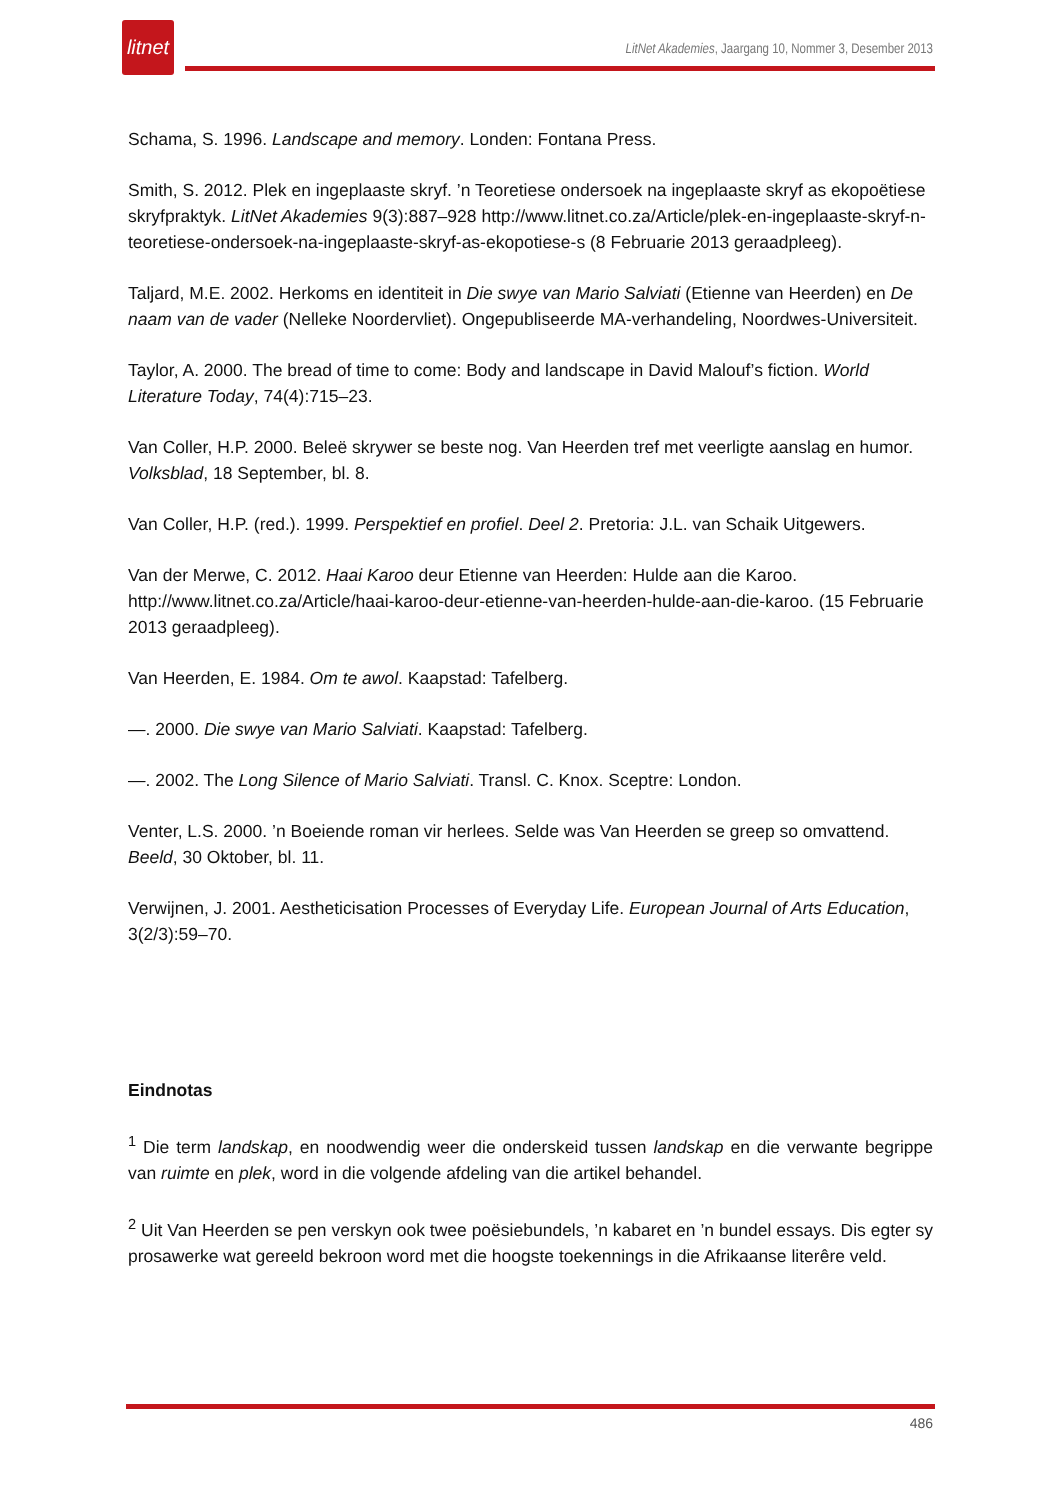litnet
LitNet Akademies, Jaargang 10, Nommer 3, Desember 2013
Schama, S. 1996. Landscape and memory. Londen: Fontana Press.
Smith, S. 2012. Plek en ingeplaaste skryf. ’n Teoretiese ondersoek na ingeplaaste skryf as ekopoëtiese skryfpraktyk. LitNet Akademies 9(3):887–928 http://www.litnet.co.za/Article/plek-en-ingeplaaste-skryf-n-teoretiese-ondersoek-na-ingeplaaste-skryf-as-ekopotiese-s (8 Februarie 2013 geraadpleeg).
Taljard, M.E. 2002. Herkoms en identiteit in Die swye van Mario Salviati (Etienne van Heerden) en De naam van de vader (Nelleke Noordervliet). Ongepubliseerde MA-verhandeling, Noordwes-Universiteit.
Taylor, A. 2000. The bread of time to come: Body and landscape in David Malouf’s fiction. World Literature Today, 74(4):715–23.
Van Coller, H.P. 2000. Beleë skrywer se beste nog. Van Heerden tref met veerligte aanslag en humor. Volksblad, 18 September, bl. 8.
Van Coller, H.P. (red.). 1999. Perspektief en profiel. Deel 2. Pretoria: J.L. van Schaik Uitgewers.
Van der Merwe, C. 2012. Haai Karoo deur Etienne van Heerden: Hulde aan die Karoo. http://www.litnet.co.za/Article/haai-karoo-deur-etienne-van-heerden-hulde-aan-die-karoo. (15 Februarie 2013 geraadpleeg).
Van Heerden, E. 1984. Om te awol. Kaapstad: Tafelberg.
—. 2000. Die swye van Mario Salviati. Kaapstad: Tafelberg.
—. 2002. The Long Silence of Mario Salviati. Transl. C. Knox. Sceptre: London.
Venter, L.S. 2000. ’n Boeiende roman vir herlees. Selde was Van Heerden se greep so omvattend. Beeld, 30 Oktober, bl. 11.
Verwijnen, J. 2001. Aestheticisation Processes of Everyday Life. European Journal of Arts Education, 3(2/3):59–70.
Eindnotas
<sup>1</sup> Die term landskap, en noodwendig weer die onderskeid tussen landskap en die verwante begrippe van ruimte en plek, word in die volgende afdeling van die artikel behandel.
<sup>2</sup> Uit Van Heerden se pen verskyn ook twee poësiebundels, ’n kabaret en ’n bundel essays. Dis egter sy prosawerke wat gereeld bekroon word met die hoogste toekennings in die Afrikaanse literêre veld.
486